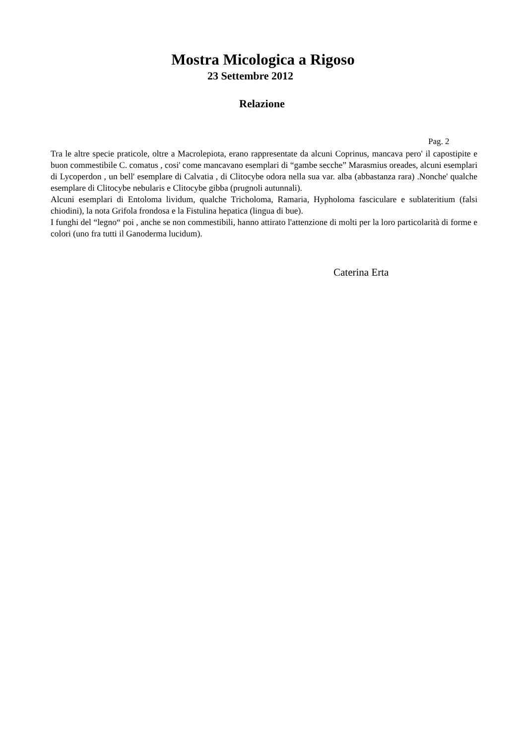Mostra Micologica a Rigoso
23 Settembre 2012
Relazione
Pag. 2
Tra le altre specie praticole, oltre a Macrolepiota, erano rappresentate da alcuni Coprinus, mancava pero' il capostipite e buon commestibile C. comatus , cosi' come mancavano esemplari di “gambe secche” Marasmius oreades, alcuni esemplari di Lycoperdon , un bell' esemplare di Calvatia , di Clitocybe odora nella sua var. alba (abbastanza rara) .Nonche' qualche esemplare di Clitocybe nebularis e Clitocybe gibba (prugnoli autunnali).
Alcuni esemplari di Entoloma lividum, qualche Tricholoma, Ramaria, Hypholoma fasciculare e sublateritium (falsi chiodini), la nota Grifola frondosa e la Fistulina hepatica (lingua di bue).
I funghi del “legno“ poi , anche se non commestibili, hanno attirato l'attenzione di molti per la loro particolarità di forme e colori (uno fra tutti il Ganoderma lucidum).
Caterina Erta